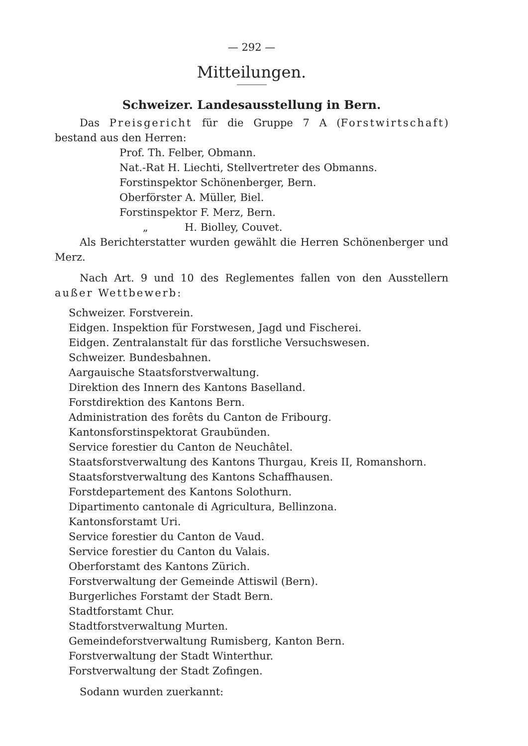— 292 —
Mitteilungen.
Schweizer. Landesausstellung in Bern.
Das Preisgericht für die Gruppe 7 A (Forstwirtschaft) bestand aus den Herren:
Prof. Th. Felber, Obmann.
Nat.-Rat H. Liechti, Stellvertreter des Obmanns.
Forstinspektor Schönenberger, Bern.
Oberförster A. Müller, Biel.
Forstinspektor F. Merz, Bern.
„ H. Biolley, Couvet.
Als Berichterstatter wurden gewählt die Herren Schönenberger und Merz.
Nach Art. 9 und 10 des Reglementes fallen von den Ausstellern außer Wettbewerb:
Schweizer. Forstverein.
Eidgen. Inspektion für Forstwesen, Jagd und Fischerei.
Eidgen. Zentralanstalt für das forstliche Versuchswesen.
Schweizer. Bundesbahnen.
Aargauische Staatsforstverwaltung.
Direktion des Innern des Kantons Baselland.
Forstdirektion des Kantons Bern.
Administration des forêts du Canton de Fribourg.
Kantonsforstinspektorat Graubünden.
Service forestier du Canton de Neuchâtel.
Staatsforstverwaltung des Kantons Thurgau, Kreis II, Romanshorn.
Staatsforstverwaltung des Kantons Schaffhausen.
Forstdepartement des Kantons Solothurn.
Dipartimento cantonale di Agricultura, Bellinzona.
Kantonsforstamt Uri.
Service forestier du Canton de Vaud.
Service forestier du Canton du Valais.
Oberforstamt des Kantons Zürich.
Forstverwaltung der Gemeinde Attiswil (Bern).
Burgerliches Forstamt der Stadt Bern.
Stadtforstamt Chur.
Stadtforstverwaltung Murten.
Gemeindeforstverwaltung Rumisberg, Kanton Bern.
Forstverwaltung der Stadt Winterthur.
Forstverwaltung der Stadt Zofingen.
Sodann wurden zuerkannt: